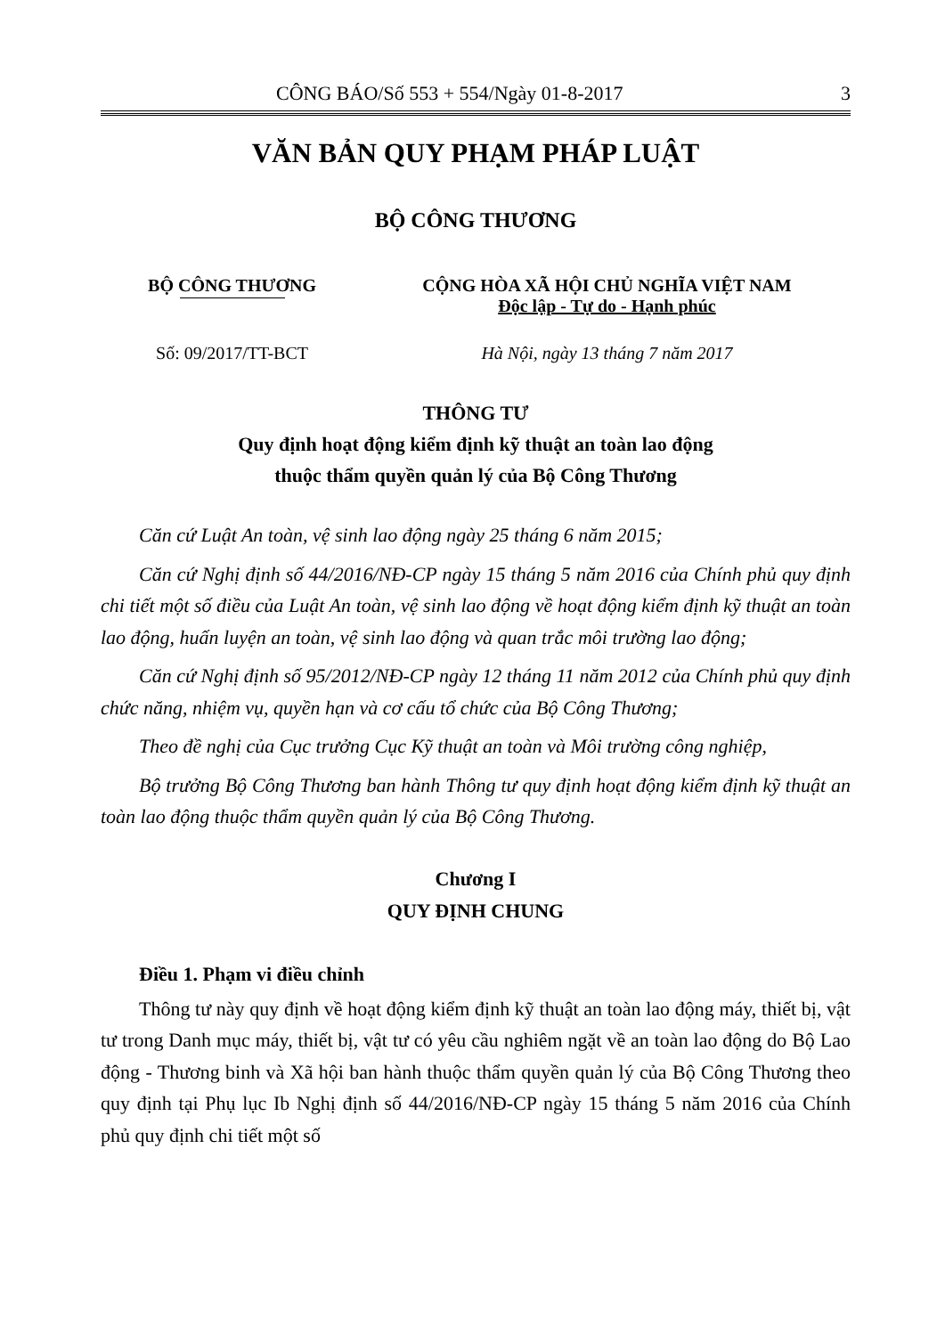CÔNG BÁO/Số 553 + 554/Ngày 01-8-2017 3
VĂN BẢN QUY PHẠM PHÁP LUẬT
BỘ CÔNG THƯƠNG
BỘ CÔNG THƯƠNG CỘNG HÒA XÃ HỘI CHỦ NGHĨA VIỆT NAM
Độc lập - Tự do - Hạnh phúc
Số: 09/2017/TT-BCT Hà Nội, ngày 13 tháng 7 năm 2017
THÔNG TƯ
Quy định hoạt động kiểm định kỹ thuật an toàn lao động
thuộc thẩm quyền quản lý của Bộ Công Thương
Căn cứ Luật An toàn, vệ sinh lao động ngày 25 tháng 6 năm 2015;
Căn cứ Nghị định số 44/2016/NĐ-CP ngày 15 tháng 5 năm 2016 của Chính phủ quy định chi tiết một số điều của Luật An toàn, vệ sinh lao động về hoạt động kiểm định kỹ thuật an toàn lao động, huấn luyện an toàn, vệ sinh lao động và quan trắc môi trường lao động;
Căn cứ Nghị định số 95/2012/NĐ-CP ngày 12 tháng 11 năm 2012 của Chính phủ quy định chức năng, nhiệm vụ, quyền hạn và cơ cấu tổ chức của Bộ Công Thương;
Theo đề nghị của Cục trưởng Cục Kỹ thuật an toàn và Môi trường công nghiệp,
Bộ trưởng Bộ Công Thương ban hành Thông tư quy định hoạt động kiểm định kỹ thuật an toàn lao động thuộc thẩm quyền quản lý của Bộ Công Thương.
Chương I
QUY ĐỊNH CHUNG
Điều 1. Phạm vi điều chỉnh
Thông tư này quy định về hoạt động kiểm định kỹ thuật an toàn lao động máy, thiết bị, vật tư trong Danh mục máy, thiết bị, vật tư có yêu cầu nghiêm ngặt về an toàn lao động do Bộ Lao động - Thương binh và Xã hội ban hành thuộc thẩm quyền quản lý của Bộ Công Thương theo quy định tại Phụ lục Ib Nghị định số 44/2016/NĐ-CP ngày 15 tháng 5 năm 2016 của Chính phủ quy định chi tiết một số